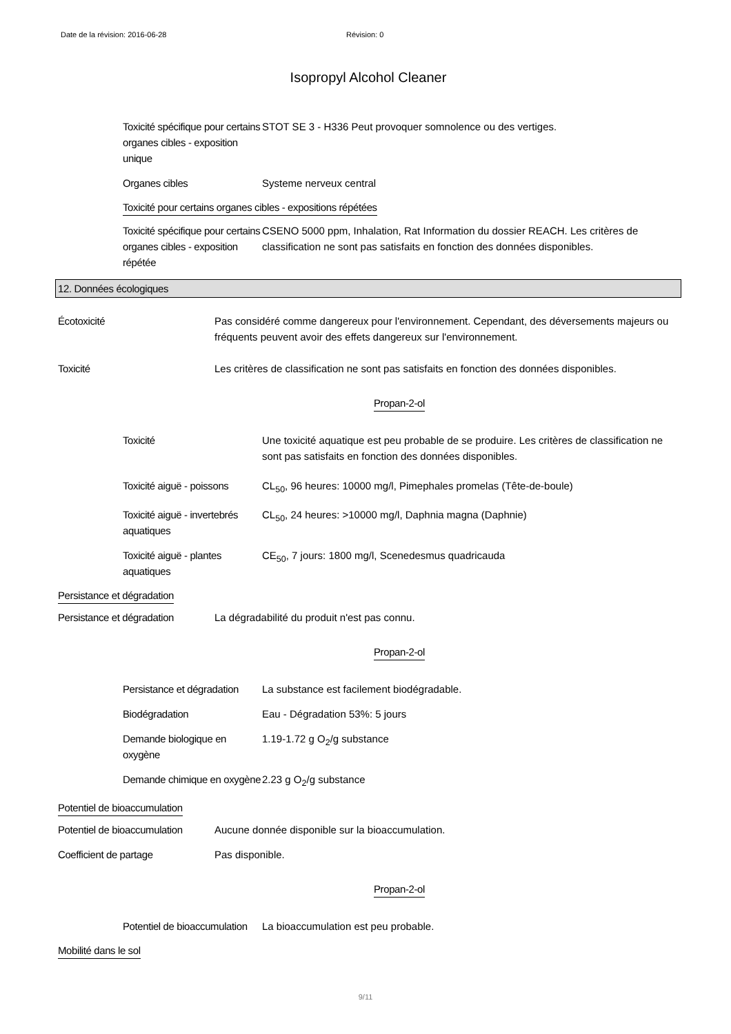Date de la révision: 2016-06-28 Révision: 0
Isopropyl Alcohol Cleaner
Toxicité spécifique pour certains organes cibles - exposition unique
STOT SE 3 - H336 Peut provoquer somnolence ou des vertiges.
Organes cibles Systeme nerveux central
Toxicité pour certains organes cibles - expositions répétées
Toxicité spécifique pour certains organes cibles - exposition répétée
CSENO 5000 ppm, Inhalation, Rat Information du dossier REACH. Les critères de classification ne sont pas satisfaits en fonction des données disponibles.
12. Données écologiques
Écotoxicité Pas considéré comme dangereux pour l'environnement. Cependant, des déversements majeurs ou fréquents peuvent avoir des effets dangereux sur l'environnement.
Toxicité Les critères de classification ne sont pas satisfaits en fonction des données disponibles.
Propan-2-ol
Toxicité Une toxicité aquatique est peu probable de se produire. Les critères de classification ne sont pas satisfaits en fonction des données disponibles.
Toxicité aiguë - poissons
CL<sub>50</sub>, 96 heures: 10000 mg/l, Pimephales promelas (Tête-de-boule)
Toxicité aiguë - invertebrés aquatiques
CL<sub>50</sub>, 24 heures: >10000 mg/l, Daphnia magna (Daphnie)
Toxicité aiguë - plantes aquatiques
CE<sub>50</sub>, 7 jours: 1800 mg/l, Scenedesmus quadricauda
Persistance et dégradation
Persistance et dégradation
La dégradabilité du produit n'est pas connu.
Propan-2-ol
Persistance et dégradation
La substance est facilement biodégradable.
Biodégradation Eau - Dégradation 53%: 5 jours
Demande biologique en oxygène
1.19-1.72 g O<sub>2</sub>/g substance
Demande chimique en oxygène
2.23 g O<sub>2</sub>/g substance
Potentiel de bioaccumulation
Potentiel de bioaccumulation
Aucune donnée disponible sur la bioaccumulation.
Coefficient de partage Pas disponible.
Propan-2-ol
Potentiel de bioaccumulation
La bioaccumulation est peu probable.
Mobilité dans le sol
9/11